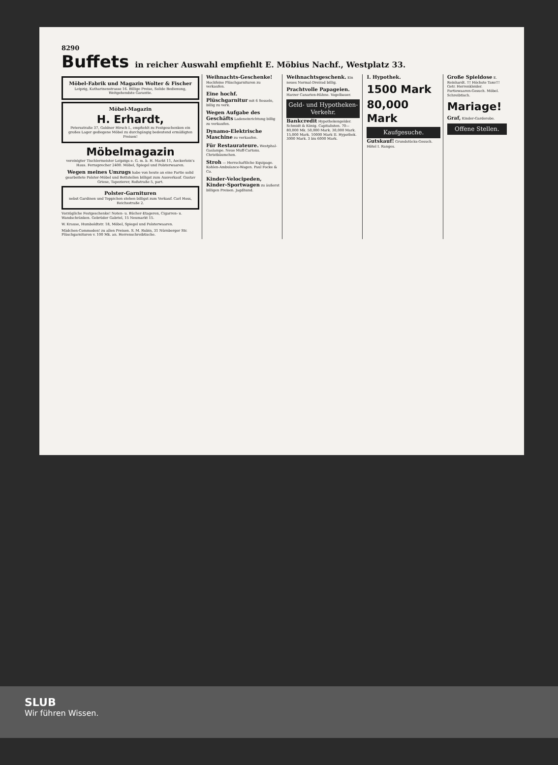8290
Buffets
in reicher Auswahl empfiehlt E. Möbius Nachf., Westplatz 33.
Möbel-Fabrik und Magazin Wolter & Fischer
Leipzig, Katharinenstrasse 16. Billige Preise, Solide Bedienung, Weitgehendste Garantie.
Möbel-Magazin
H. Erhardt,
Petersstraße 37, Goldner Hirsch I., empfiehlt zu Festgeschenken ein großes Lager gediegene Möbel zu durchgängig bedeutend ermäßigten Preisen!
Möbelmagazin
vereinigter Tischlermeister Leipzigs e. G. m. b. H. Markt 11, Aeckerlein's Haus. Fernsprecher 2400. Möbel, Spiegel und Polsterwaaren.
Wegen meines Umzugs habe von heute an eine Partie solid gearbeitete Polster-Möbel und Bettstellen billigst zum Ausverkauf. Gustav Griese, Tapezierer, Roßstraße 5, part.
Polster-Garnituren
nebst Gardinen und Teppichen stehen billigst zum Verkauf. Carl Hoss, Reichsstraße 2.
Vorzügliche Festgeschenke! Noten- u. Bücher-Etageren, Cigarren- u. Wandschränken. Gebrüder Gabriel, 15 Neumarkt 15.
W. Krause, Humboldtstr. 18, Möbel, Spiegel und Polsterwaaren.
Mädchen-Commoden! zu allen Preisen. S. M. Rubin, 31 Nürnberger Str. Plüschgarnituren v. 100 Mk. an. Herrenschreibtische.
Weihnachts-Geschenke! Hochfeine Plüschgarnituren zu verkaufen.
Eine hochf. Plüschgarnitur mit 6 Sesseln, billig zu verk.
Wegen Aufgabe des Geschäfts Ladeneinrichtung billig zu verkaufen.
Dynamo-Elektrische Maschine zu verkaufen.
Für Restaurateure. Westphal-Gaslampe. Neue Muff-Cartons. Christbäumchen.
Stroh — Herrschaftliche Equipage. Kohlen-Ambulance-Wagen. Paul Focke & Co.
Kinder-Velocipeden, Kinder-Sportwagen zu äußerst billigen Preisen. Jagdhund.
Weihnachtsgeschenk. Ein neues Normal-Dreirad billig.
Prachtvolle Papageien. Harzer Canarien-Hähne. Vogelbauer.
Geld- und Hypotheken-Verkehr.
Bankcredit Hypothekengelder. Schmidt & König. Capitalisten. 70—80,000 Mk. 50,000 Mark. 30,000 Mark. 15,000 Mark. 10000 Mark II. Hypothek. 3000 Mark. 3 bis 6000 Mark.
I. Hypothek.
1500 Mark
80,000 Mark
Kaufgesuche.
Gutskauf! Grundstücks-Gesuch. Hôtel I. Ranges.
Große Spieldose E. Reinhardt. !!! Höchste Taxe!!! Getr. Herrenkleider. Partiewaaren-Gesuch. Möbel. Schreibtisch.
Mariage!
Graf, Kinder-Garderobe.
Offene Stellen.
SLUB
Wir führen Wissen.